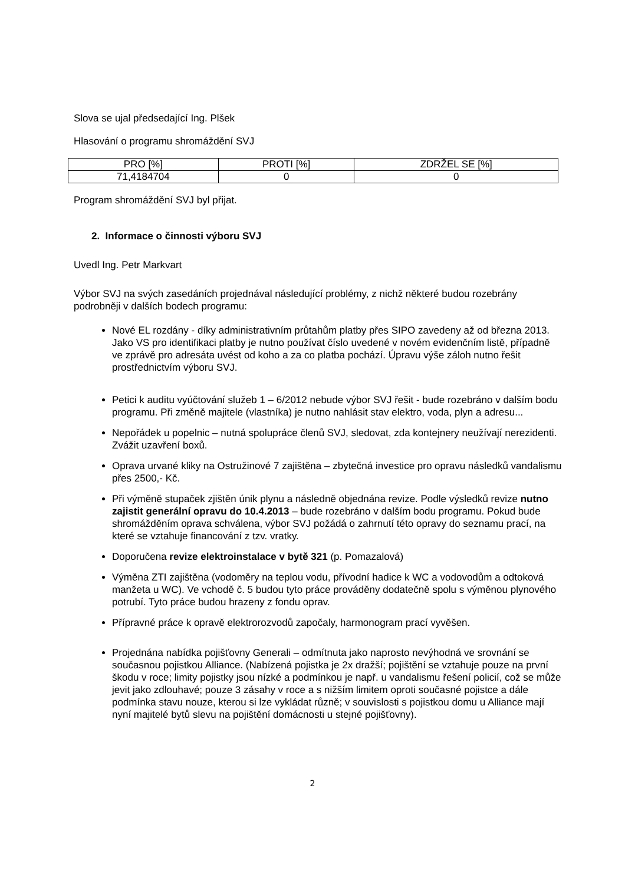Slova se ujal předsedající Ing. Plšek
Hlasování o programu shromáždění SVJ
| PRO [%] | PROTI [%] | ZDRŽEL SE [%] |
| 71,4184704 | 0 | 0 |
Program shromáždění SVJ byl přijat.
2. Informace o činnosti výboru SVJ
Uvedl Ing. Petr Markvart
Výbor SVJ na svých zasedáních projednával následující problémy, z nichž některé budou rozebrány podrobněji v dalších bodech programu:
Nové EL rozdány - díky administrativním průtahům platby přes SIPO zavedeny až od března 2013. Jako VS pro identifikaci platby je nutno používat číslo uvedené v novém evidenčním listě, případně ve zprávě pro adresáta uvést od koho a za co platba pochází. Úpravu výše záloh nutno řešit prostřednictvím výboru SVJ.
Petici k auditu vyúčtování služeb 1 – 6/2012 nebude výbor SVJ řešit - bude rozebráno v dalším bodu programu. Při změně majitele (vlastníka) je nutno nahlásit stav elektro, voda, plyn a adresu...
Nepořádek u popelnic – nutná spolupráce členů SVJ, sledovat, zda kontejnery neužívají nerezidenti. Zvážit uzavření boxů.
Oprava urvané kliky na Ostružinové 7 zajištěna – zbytečná investice pro opravu následků vandalismu přes 2500,- Kč.
Při výměně stupaček zjištěn únik plynu a následně objednána revize. Podle výsledků revize nutno zajistit generální opravu do 10.4.2013 – bude rozebráno v dalším bodu programu. Pokud bude shromážděním oprava schválena, výbor SVJ požádá o zahrnutí této opravy do seznamu prací, na které se vztahuje financování z tzv. vratky.
Doporučena revize elektroinstalace v bytě 321 (p. Pomazalová)
Výměna ZTI zajištěna (vodoměry na teplou vodu, přívodní hadice k WC a vodovodům a odtoková manžeta u WC). Ve vchodě č. 5 budou tyto práce prováděny dodatečně spolu s výměnou plynového potrubí. Tyto práce budou hrazeny z fondu oprav.
Přípravné práce k opravě elektrorozvodů započaly, harmonogram prací vyvěšen.
Projednána nabídka pojišťovny Generali – odmítnuta jako naprosto nevýhodná ve srovnání se současnou pojistkou Alliance. (Nabízená pojistka je 2x dražší; pojištění se vztahuje pouze na první škodu v roce; limity pojistky jsou nízké a podmínkou je např. u vandalismu řešení policií, což se může jevit jako zdlouhavé; pouze 3 zásahy v roce a s nižším limitem oproti současné pojistce a dále podmínka stavu nouze, kterou si lze vykládat různě; v souvislosti s pojistkou domu u Alliance mají nyní majitelé bytů slevu na pojištění domácnosti u stejné pojišťovny).
2